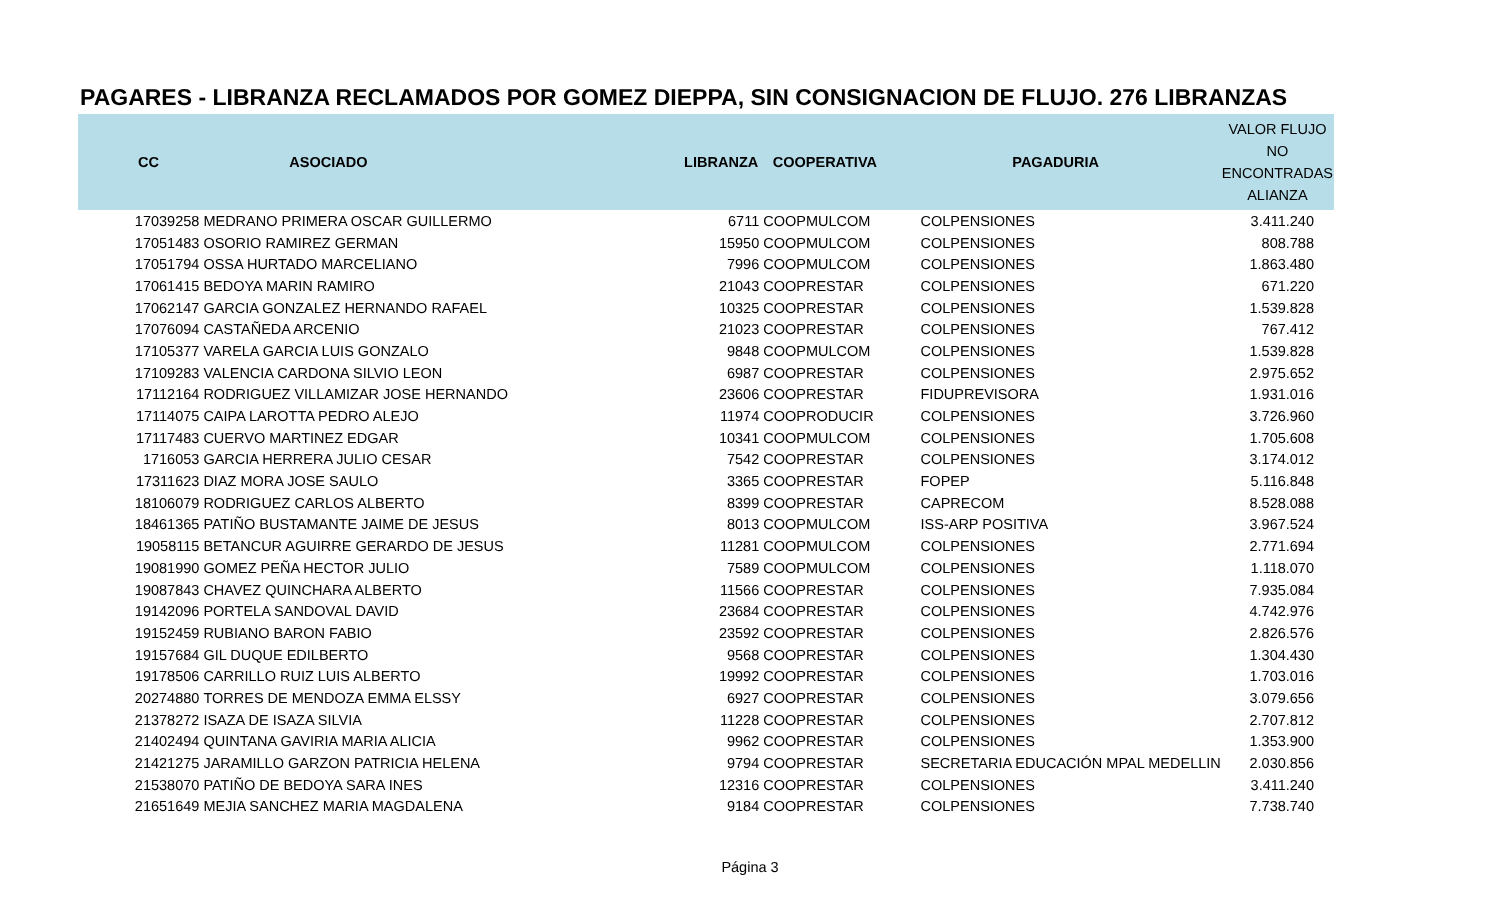PAGARES - LIBRANZA RECLAMADOS POR GOMEZ DIEPPA, SIN CONSIGNACION DE FLUJO. 276 LIBRANZAS
| CC | ASOCIADO | LIBRANZA | COOPERATIVA | PAGADURIA | VALOR FLUJO NO ENCONTRADAS ALIANZA |
| --- | --- | --- | --- | --- | --- |
| 17039258 | MEDRANO PRIMERA OSCAR GUILLERMO | 6711 | COOPMULCOM | COLPENSIONES | 3.411.240 |
| 17051483 | OSORIO RAMIREZ GERMAN | 15950 | COOPMULCOM | COLPENSIONES | 808.788 |
| 17051794 | OSSA HURTADO MARCELIANO | 7996 | COOPMULCOM | COLPENSIONES | 1.863.480 |
| 17061415 | BEDOYA MARIN RAMIRO | 21043 | COOPRESTAR | COLPENSIONES | 671.220 |
| 17062147 | GARCIA GONZALEZ HERNANDO RAFAEL | 10325 | COOPRESTAR | COLPENSIONES | 1.539.828 |
| 17076094 | CASTAÑEDA ARCENIO | 21023 | COOPRESTAR | COLPENSIONES | 767.412 |
| 17105377 | VARELA GARCIA LUIS GONZALO | 9848 | COOPMULCOM | COLPENSIONES | 1.539.828 |
| 17109283 | VALENCIA CARDONA SILVIO LEON | 6987 | COOPRESTAR | COLPENSIONES | 2.975.652 |
| 17112164 | RODRIGUEZ VILLAMIZAR JOSE HERNANDO | 23606 | COOPRESTAR | FIDUPREVISORA | 1.931.016 |
| 17114075 | CAIPA LAROTTA PEDRO ALEJO | 11974 | COOPRODUCIR | COLPENSIONES | 3.726.960 |
| 17117483 | CUERVO MARTINEZ EDGAR | 10341 | COOPMULCOM | COLPENSIONES | 1.705.608 |
| 1716053 | GARCIA HERRERA JULIO CESAR | 7542 | COOPRESTAR | COLPENSIONES | 3.174.012 |
| 17311623 | DIAZ MORA JOSE SAULO | 3365 | COOPRESTAR | FOPEP | 5.116.848 |
| 18106079 | RODRIGUEZ CARLOS ALBERTO | 8399 | COOPRESTAR | CAPRECOM | 8.528.088 |
| 18461365 | PATIÑO BUSTAMANTE JAIME DE JESUS | 8013 | COOPMULCOM | ISS-ARP POSITIVA | 3.967.524 |
| 19058115 | BETANCUR AGUIRRE GERARDO DE JESUS | 11281 | COOPMULCOM | COLPENSIONES | 2.771.694 |
| 19081990 | GOMEZ PEÑA HECTOR JULIO | 7589 | COOPMULCOM | COLPENSIONES | 1.118.070 |
| 19087843 | CHAVEZ QUINCHARA ALBERTO | 11566 | COOPRESTAR | COLPENSIONES | 7.935.084 |
| 19142096 | PORTELA SANDOVAL DAVID | 23684 | COOPRESTAR | COLPENSIONES | 4.742.976 |
| 19152459 | RUBIANO BARON FABIO | 23592 | COOPRESTAR | COLPENSIONES | 2.826.576 |
| 19157684 | GIL DUQUE EDILBERTO | 9568 | COOPRESTAR | COLPENSIONES | 1.304.430 |
| 19178506 | CARRILLO RUIZ LUIS ALBERTO | 19992 | COOPRESTAR | COLPENSIONES | 1.703.016 |
| 20274880 | TORRES DE MENDOZA EMMA ELSSY | 6927 | COOPRESTAR | COLPENSIONES | 3.079.656 |
| 21378272 | ISAZA DE ISAZA SILVIA | 11228 | COOPRESTAR | COLPENSIONES | 2.707.812 |
| 21402494 | QUINTANA GAVIRIA MARIA ALICIA | 9962 | COOPRESTAR | COLPENSIONES | 1.353.900 |
| 21421275 | JARAMILLO GARZON PATRICIA HELENA | 9794 | COOPRESTAR | SECRETARIA EDUCACIÓN MPAL MEDELLIN | 2.030.856 |
| 21538070 | PATIÑO DE BEDOYA SARA INES | 12316 | COOPRESTAR | COLPENSIONES | 3.411.240 |
| 21651649 | MEJIA SANCHEZ MARIA MAGDALENA | 9184 | COOPRESTAR | COLPENSIONES | 7.738.740 |
Página 3